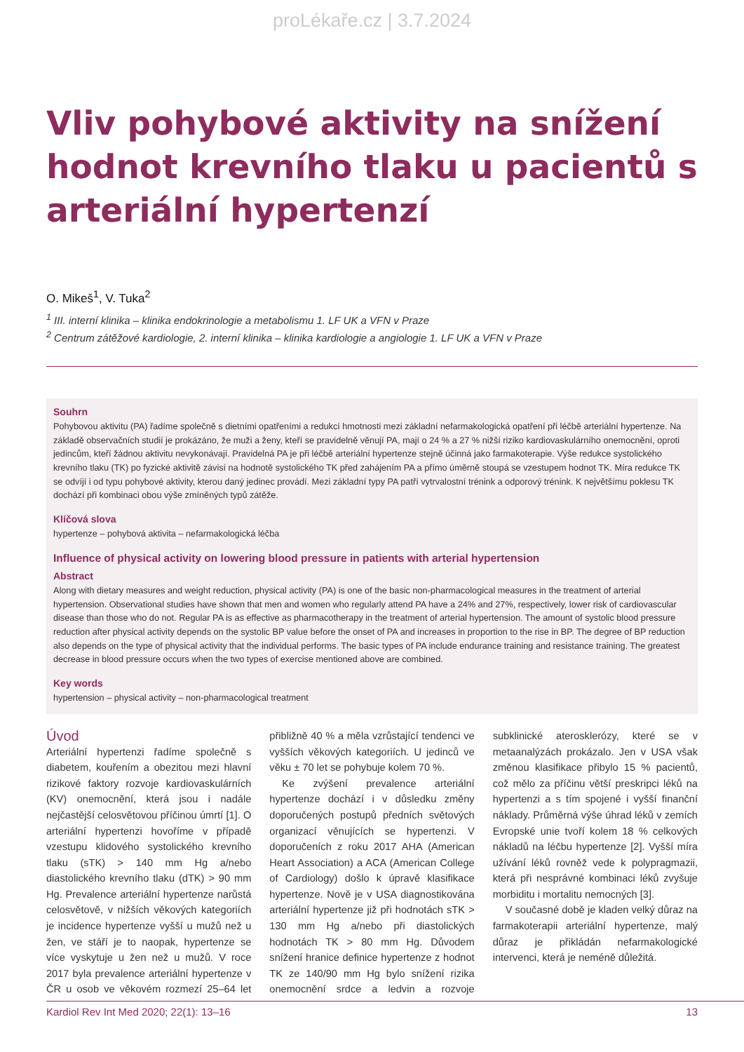proLékaře.cz | 3.7.2024
Vliv pohybové aktivity na snížení hodnot krevního tlaku u pacientů s arteriální hypertenzí
O. Mikeš<sup>1</sup>, V. Tuka<sup>2</sup>
<sup>1</sup> III. interní klinika – klinika endokrinologie a metabolismu 1. LF UK a VFN v Praze
<sup>2</sup> Centrum zátěžové kardiologie, 2. interní klinika – klinika kardiologie a angiologie 1. LF UK a VFN v Praze
Souhrn
Pohybovou aktivitu (PA) řadíme společně s dietními opatřeními a redukcí hmotnosti mezi základní nefarmakologická opatření při léčbě arteriální hypertenze. Na základě observačních studií je prokázáno, že muži a ženy, kteří se pravidelně věnují PA, mají o 24 % a 27 % nižší riziko kardiovaskulárního onemocnění, oproti jedincům, kteří žádnou aktivitu nevykonávají. Pravidelná PA je při léčbě arteriální hypertenze stejně účinná jako farmakoterapie. Výše redukce systolického krevního tlaku (TK) po fyzické aktivitě závisí na hodnotě systolického TK před zahájením PA a přímo úměrně stoupá se vzestupem hodnot TK. Míra redukce TK se odvíjí i od typu pohybové aktivity, kterou daný jedinec provádí. Mezi základní typy PA patří vytrvalostní trénink a odporový trénink. K největšímu poklesu TK dochází při kombinaci obou výše zmíněných typů zátěže.
Klíčová slova
hypertenze – pohybová aktivita – nefarmakologická léčba
Influence of physical activity on lowering blood pressure in patients with arterial hypertension
Abstract
Along with dietary measures and weight reduction, physical activity (PA) is one of the basic non-pharmacological measures in the treatment of arterial hypertension. Observational studies have shown that men and women who regularly attend PA have a 24% and 27%, respectively, lower risk of cardiovascular disease than those who do not. Regular PA is as effective as pharmacotherapy in the treatment of arterial hypertension. The amount of systolic blood pressure reduction after physical activity depends on the systolic BP value before the onset of PA and increases in proportion to the rise in BP. The degree of BP reduction also depends on the type of physical activity that the individual performs. The basic types of PA include endurance training and resistance training. The greatest decrease in blood pressure occurs when the two types of exercise mentioned above are combined.
Key words
hypertension – physical activity – non-pharmacological treatment
Úvod
Arteriální hypertenzi řadíme společně s diabetem, kouřením a obezitou mezi hlavní rizikové faktory rozvoje kardiovaskulárních (KV) onemocnění, která jsou i nadále nejčastější celosvětovou příčinou úmrtí [1]. O arteriální hypertenzi hovoříme v případě vzestupu klidového systolického krevního tlaku (sTK) > 140 mm Hg a/nebo diastolického krevního tlaku (dTK) > 90 mm Hg. Prevalence arteriální hypertenze narůstá celosvětově, v nižších věkových kategoriích je incidence hypertenze vyšší u mužů než u žen, ve stáří je to naopak, hypertenze se více vyskytuje u žen než u mužů. V roce 2017 byla prevalence arteriální hypertenze v ČR u osob ve věkovém rozmezí 25–64 let přibližně 40 % a měla vzrůstající tendenci ve vyšších věkových kategoriích. U jedinců ve věku ± 70 let se pohybuje kolem 70 %.
Ke zvýšení prevalence arteriální hypertenze dochází i v důsledku změny doporučených postupů předních světových organizací věnujících se hypertenzi. V doporučeních z roku 2017 AHA (American Heart Association) a ACA (American College of Cardiology) došlo k úpravě klasifikace hypertenze. Nově je v USA diagnostikována arteriální hypertenze již při hodnotách sTK > 130 mm Hg a/nebo při diastolických hodnotách TK > 80 mm Hg. Důvodem snížení hranice definice hypertenze z hodnot TK ze 140/90 mm Hg bylo snížení rizika onemocnění srdce a ledvin a rozvoje subklinické aterosklerózy, které se v metaanalýzách prokázalo. Jen v USA však změnou klasifikace přibylo 15 % pacientů, což mělo za příčinu větší preskripci léků na hypertenzi a s tím spojené i vyšší finanční náklady. Průměrná výše úhrad léků v zemích Evropské unie tvoří kolem 18 % celkových nákladů na léčbu hypertenze [2]. Vyšší míra užívání léků rovněž vede k polypragmazii, která při nesprávné kombinaci léků zvyšuje morbiditu i mortalitu nemocných [3].
V současné době je kladen velký důraz na farmakoterapii arteriální hypertenze, malý důraz je přikládán nefarmakologické intervenci, která je neméně důležitá.
Kardiol Rev Int Med 2020; 22(1): 13–16 13